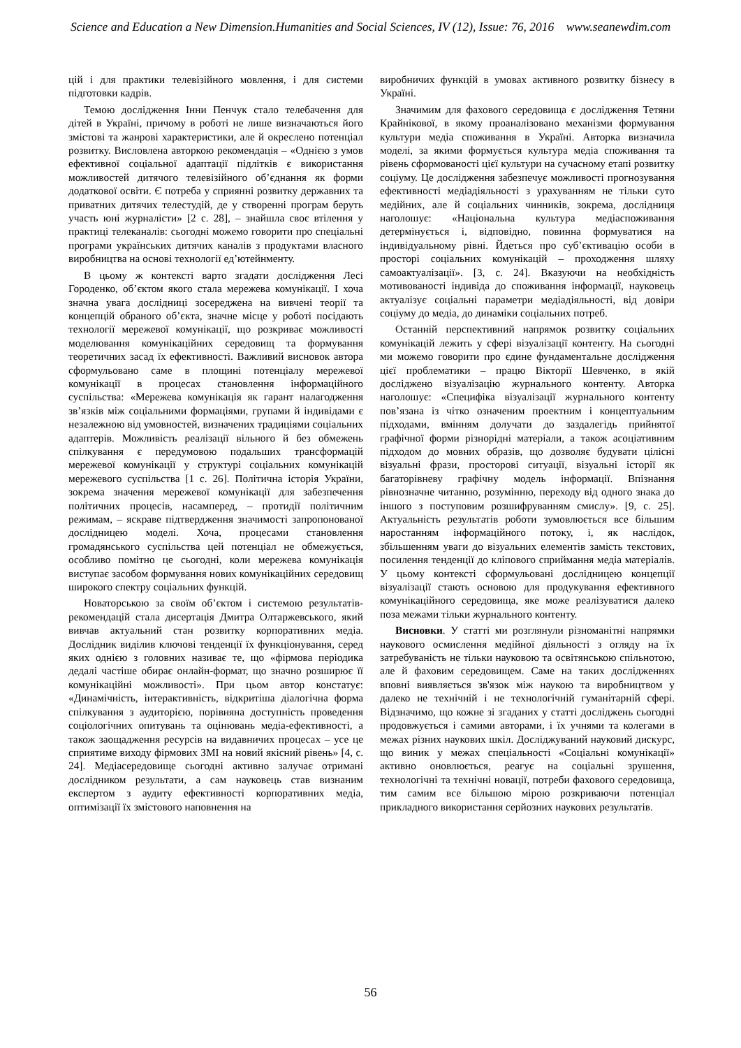Science and Education a New Dimension.Humanities and Social Sciences, IV (12), Issue: 76, 2016 www.seanewdim.com
цій і для практики телевізійного мовлення, і для системи підготовки кадрів.
Темою дослідження Інни Пенчук стало телебачення для дітей в Україні, причому в роботі не лише визначаються його змістові та жанрові характеристики, але й окреслено потенціал розвитку. Висловлена авторкою рекомендація – «Однією з умов ефективної соціальної адаптації підлітків є використання можливостей дитячого телевізійного об’єднання як форми додаткової освіти. Є потреба у сприянні розвитку державних та приватних дитячих телестудій, де у створенні програм беруть участь юні журналісти» [2 с. 28], – знайшла своє втілення у практиці телеканалів: сьогодні можемо говорити про спеціальні програми українських дитячих каналів з продуктами власного виробництва на основі технології ед’ютейнменту.
В цьому ж контексті варто згадати дослідження Лесі Городенко, об’єктом якого стала мережева комунікації. І хоча значна увага дослідниці зосереджена на вивчені теорії та концепцій обраного об’єкта, значне місце у роботі посідають технології мережевої комунікації, що розкриває можливості моделювання комунікаційних середовищ та формування теоретичних засад їх ефективності. Важливий висновок автора сформульовано саме в площині потенціалу мережевої комунікації в процесах становлення інформаційного суспільства: «Мережева комунікація як гарант налагодження зв’язків між соціальними формаціями, групами й індивідами є незалежною від умовностей, визначених традиціями соціальних адаптерів. Можливість реалізації вільного й без обмежень спілкування є передумовою подальших трансформацій мережевої комунікації у структурі соціальних комунікацій мережевого суспільства [1 с. 26]. Політична історія України, зокрема значення мережевої комунікації для забезпечення політичних процесів, насамперед, – протидії політичним режимам, – яскраве підтвердження значимості запропонованої дослідницею моделі. Хоча, процесами становлення громадянського суспільства цей потенціал не обмежується, особливо помітно це сьогодні, коли мережева комунікація виступає засобом формування нових комунікаційних середовищ широкого спектру соціальних функцій.
Новаторською за своїм об’єктом і системою результатів-рекомендацій стала дисертація Дмитра Олтаржевського, який вивчав актуальний стан розвитку корпоративних медіа. Дослідник виділив ключові тенденції їх функціонування, серед яких однією з головних називає те, що «фірмова періодика дедалі частіше обирає онлайн-формат, що значно розширює її комунікаційні можливості». При цьом автор констатує: «Динамічність, інтерактивність, відкритіша діалогічна форма спілкування з аудиторією, порівняна доступність проведення соціологічних опитувань та оцінювань медіа-ефективності, а також заощадження ресурсів на видавничих процесах – усе це сприятиме виходу фірмових ЗМІ на новий якісний рівень» [4, с. 24]. Медіасередовище сьогодні активно залучає отримані дослідником результати, а сам науковець став визнаним експертом з аудиту ефективності корпоративних медіа, оптимізації їх змістового наповнення на
виробничих функцій в умовах активного розвитку бізнесу в Україні.
Значимим для фахового середовища є дослідження Тетяни Крайнікової, в якому проаналізовано механізми формування культури медіа споживання в Україні. Авторка визначила моделі, за якими формується культура медіа споживання та рівень сформованості цієї культури на сучасному етапі розвитку соціуму. Це дослідження забезпечує можливості прогнозування ефективності медіадіяльності з урахуванням не тільки суто медійних, але й соціальних чинників, зокрема, дослідниця наголошує: «Національна культура медіаспоживання детермінується і, відповідно, повинна формуватися на індивідуальному рівні. Йдеться про суб’єктивацію особи в просторі соціальних комунікацій – проходження шляху самоактуалізації». [3, с. 24]. Вказуючи на необхідність мотивованості індивіда до споживання інформації, науковець актуалізує соціальні параметри медіадіяльності, від довіри соціуму до медіа, до динаміки соціальних потреб.
Останній перспективний напрямок розвитку соціальних комунікацій лежить у сфері візуалізації контенту. На сьогодні ми можемо говорити про єдине фундаментальне дослідження цієї проблематики – працю Вікторії Шевченко, в якій досліджено візуалізацію журнального контенту. Авторка наголошує: «Специфіка візуалізації журнального контенту пов’язана із чітко означеним проектним і концептуальним підходами, вмінням долучати до заздалегідь прийнятої графічної форми різнорідні матеріали, а також асоціативним підходом до мовних образів, що дозволяє будувати цілісні візуальні фрази, просторові ситуації, візуальні історії як багаторівневу графічну модель інформації. Впізнання рівнозначне читанню, розумінню, переходу від одного знака до іншого з поступовим розшифруванням смислу». [9, с. 25]. Актуальність результатів роботи зумовлюється все більшим наростанням інформаційного потоку, і, як наслідок, збільшенням уваги до візуальних елементів замість текстових, посилення тенденції до кліпового сприймання медіа матеріалів. У цьому контексті сформульовані дослідницею концепції візуалізації стають основою для продукування ефективного комунікаційного середовища, яке може реалізуватися далеко поза межами тільки журнального контенту.
Висновки. У статті ми розглянули різноманітні напрямки наукового осмислення медійної діяльності з огляду на їх затребуваність не тільки науковою та освітянською спільнотою, але й фаховим середовищем. Саме на таких дослідженнях вповні виявляється зв'язок між наукою та виробництвом у далеко не технічній і не технологічній гуманітарній сфері. Відзначимо, що кожне зі згаданих у статті досліджень сьогодні продовжується і самими авторами, і їх учнями та колегами в межах різних наукових шкіл. Досліджуваний науковий дискурс, що виник у межах спеціальності «Соціальні комунікації» активно оновлюється, реагує на соціальні зрушення, технологічні та технічні новації, потреби фахового середовища, тим самим все більшою мірою розкриваючи потенціал прикладного використання серйозних наукових результатів.
56